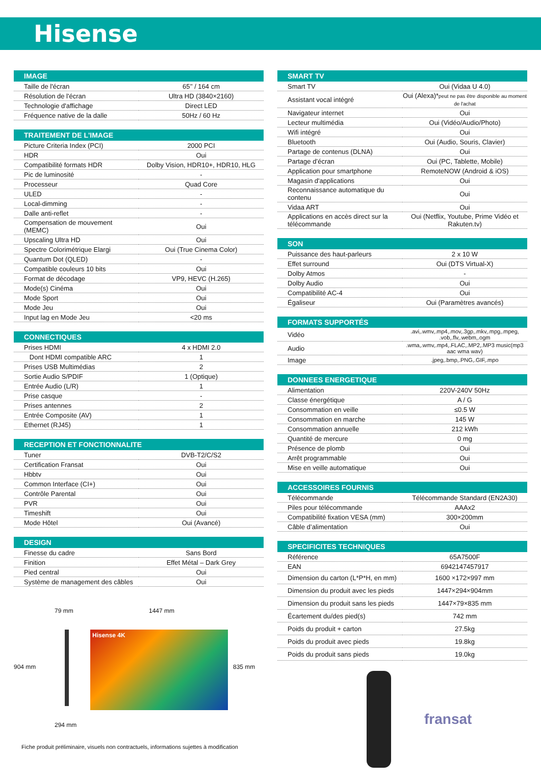Hisense
| IMAGE | |
| --- | --- |
| Taille de l'écran | 65’’ / 164 cm |
| Résolution de l'écran | Ultra HD (3840×2160) |
| Technologie d'affichage | Direct LED |
| Fréquence native de la dalle | 50Hz / 60 Hz |
| TRAITEMENT DE L'IMAGE | |
| --- | --- |
| Picture Criteria Index (PCI) | 2000 PCI |
| HDR | Oui |
| Compatibilité formats HDR | Dolby Vision, HDR10+, HDR10, HLG |
| Pic de luminosité | - |
| Processeur | Quad Core |
| ULED | - |
| Local-dimming | - |
| Dalle anti-reflet | - |
| Compensation de mouvement (MEMC) | Oui |
| Upscaling Ultra HD | Oui |
| Spectre Colorimétrique Elargi | Oui (True Cinema Color) |
| Quantum Dot (QLED) | - |
| Compatible couleurs 10 bits | Oui |
| Format de décodage | VP9, HEVC (H.265) |
| Mode(s) Cinéma | Oui |
| Mode Sport | Oui |
| Mode Jeu | Oui |
| Input lag en Mode Jeu | <20 ms |
| CONNECTIQUES | |
| --- | --- |
| Prises HDMI | 4 x HDMI 2.0 |
| Dont HDMI compatible ARC | 1 |
| Prises USB Multimédias | 2 |
| Sortie Audio S/PDIF | 1 (Optique) |
| Entrée Audio (L/R) | 1 |
| Prise casque | - |
| Prises antennes | 2 |
| Entrée Composite (AV) | 1 |
| Ethernet (RJ45) | 1 |
| RECEPTION ET FONCTIONNALITE | |
| --- | --- |
| Tuner | DVB-T2/C/S2 |
| Certification Fransat | Oui |
| Hbbtv | Oui |
| Common Interface (CI+) | Oui |
| Contrôle Parental | Oui |
| PVR | Oui |
| Timeshift | Oui |
| Mode Hôtel | Oui (Avancé) |
| DESIGN | |
| --- | --- |
| Finesse du cadre | Sans Bord |
| Finition | Effet Métal – Dark Grey |
| Pied central | Oui |
| Système de management des câbles | Oui |
904 mm
79 mm
294 mm
1447 mm
Hisense 4K
835 mm
Fiche produit préliminaire, visuels non contractuels, informations sujettes à modification
| SMART TV | |
| --- | --- |
| Smart TV | Oui (Vidaa U 4.0) |
| Assistant vocal intégré | Oui (Alexa)* peut ne pas être disponible au moment de l'achat |
| Navigateur internet | Oui |
| Lecteur multimédia | Oui (Vidéo/Audio/Photo) |
| Wifi intégré | Oui |
| Bluetooth | Oui (Audio, Souris, Clavier) |
| Partage de contenus (DLNA) | Oui |
| Partage d’écran | Oui (PC, Tablette, Mobile) |
| Application pour smartphone | RemoteNOW (Android & iOS) |
| Magasin d'applications | Oui |
| Reconnaissance automatique du contenu | Oui |
| Vidaa ART | Oui |
| Applications en accès direct sur la télécommande | Oui (Netflix, Youtube, Prime Vidéo et Rakuten.tv) |
| SON | |
| --- | --- |
| Puissance des haut-parleurs | 2 x 10 W |
| Effet surround | Oui (DTS Virtual-X) |
| Dolby Atmos | - |
| Dolby Audio | Oui |
| Compatibilité AC-4 | Oui |
| Égaliseur | Oui (Paramètres avancés) |
| FORMATS SUPPORTÉS | |
| --- | --- |
| Vidéo | .avi,.wmv,.mp4,.mov,.3gp,.mkv,.mpg,.mpeg, .vob,.flv,.webm,.ogm |
| Audio | .wma,.wmv,.mp4,.FLAC,.MP2,.MP3 music(mp3 aac wma wav) |
| Image | .jpeg,.bmp,.PNG,.GIF,.mpo |
| DONNEES ENERGETIQUE | |
| --- | --- |
| Alimentation | 220V-240V 50Hz |
| Classe énergétique | A / G |
| Consommation en veille | ≤0.5 W |
| Consommation en marche | 145 W |
| Consommation annuelle | 212 kWh |
| Quantité de mercure | 0 mg |
| Présence de plomb | Oui |
| Arrêt programmable | Oui |
| Mise en veille automatique | Oui |
| ACCESSOIRES FOURNIS | |
| --- | --- |
| Télécommande | Télécommande Standard (EN2A30) |
| Piles pour télécommande | AAAx2 |
| Compatibilité fixation VESA (mm) | 300×200mm |
| Câble d’alimentation | Oui |
| SPECIFICITES TECHNIQUES | |
| --- | --- |
| Référence | 65A7500F |
| EAN | 6942147457917 |
| Dimension du carton (L*P*H, en mm) | 1600 ×172×997 mm |
| Dimension du produit avec les pieds | 1447×294×904mm |
| Dimension du produit sans les pieds | 1447×79×835 mm |
| Écartement du/des pied(s) | 742 mm |
| Poids du produit + carton | 27.5kg |
| Poids du produit avec pieds | 19.8kg |
| Poids du produit sans pieds | 19.0kg |
fransat